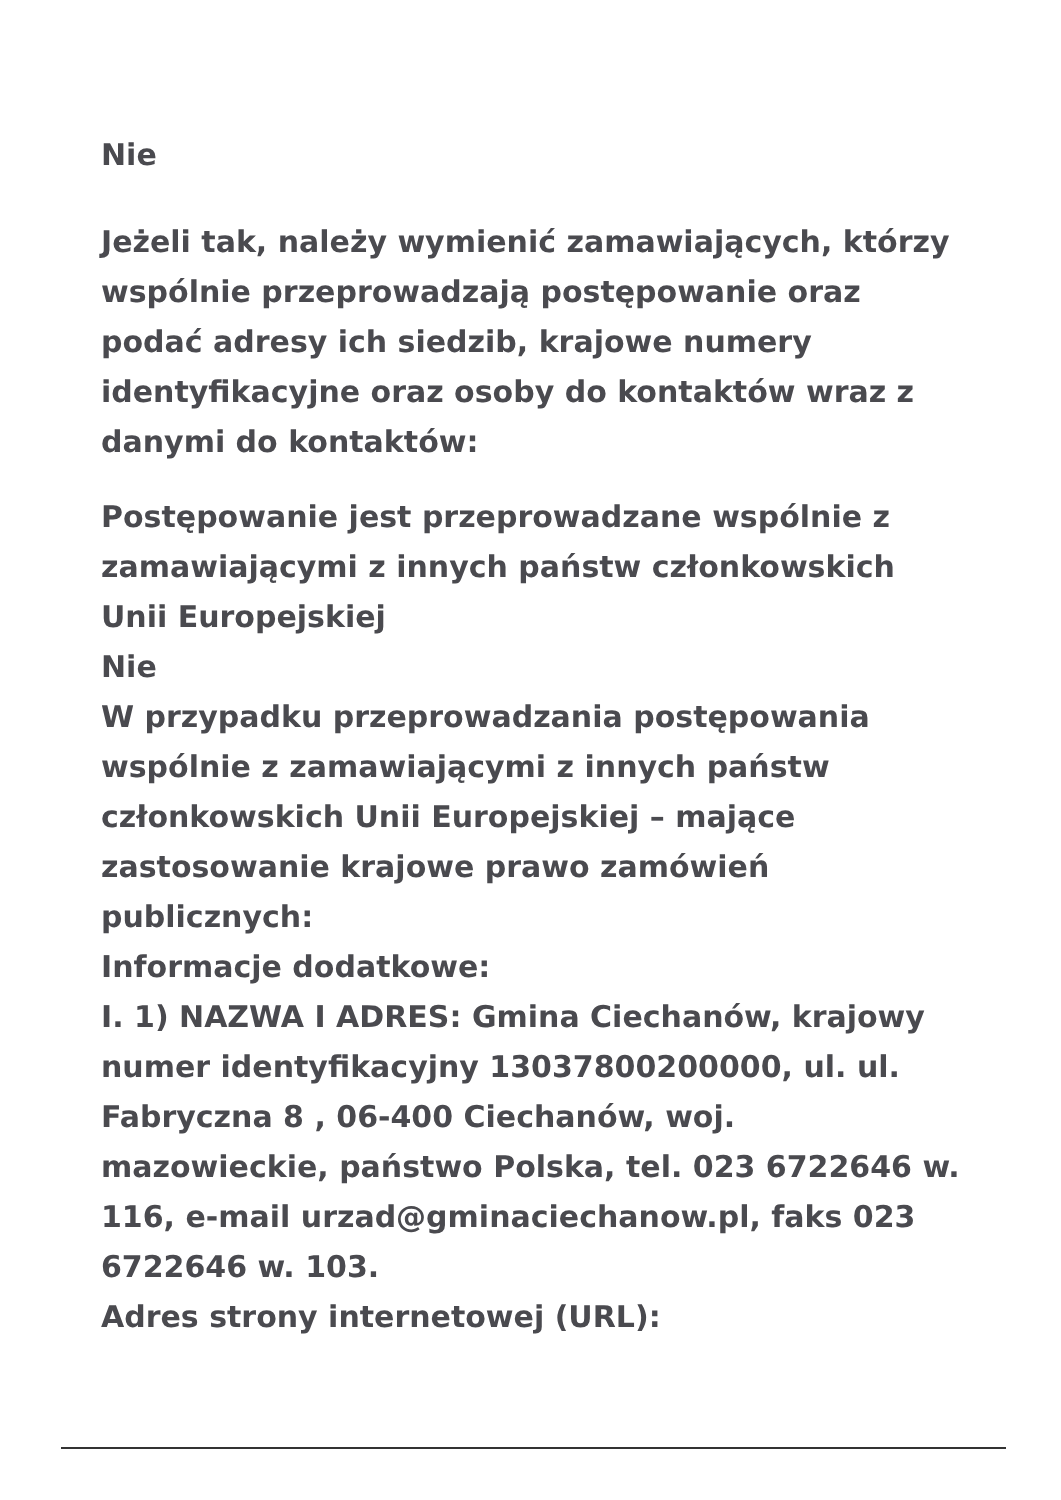Nie
Jeżeli tak, należy wymienić zamawiających, którzy wspólnie przeprowadzają postępowanie oraz podać adresy ich siedzib, krajowe numery identyfikacyjne oraz osoby do kontaktów wraz z danymi do kontaktów:
Postępowanie jest przeprowadzane wspólnie z zamawiającymi z innych państw członkowskich Unii Europejskiej
Nie
W przypadku przeprowadzania postępowania wspólnie z zamawiającymi z innych państw członkowskich Unii Europejskiej – mające zastosowanie krajowe prawo zamówień publicznych:
Informacje dodatkowe:
I. 1) NAZWA I ADRES: Gmina Ciechanów, krajowy numer identyfikacyjny 13037800200000, ul. ul. Fabryczna 8 , 06-400 Ciechanów, woj. mazowieckie, państwo Polska, tel. 023 6722646 w. 116, e-mail urzad@gminaciechanow.pl, faks 023 6722646 w. 103.
Adres strony internetowej (URL):